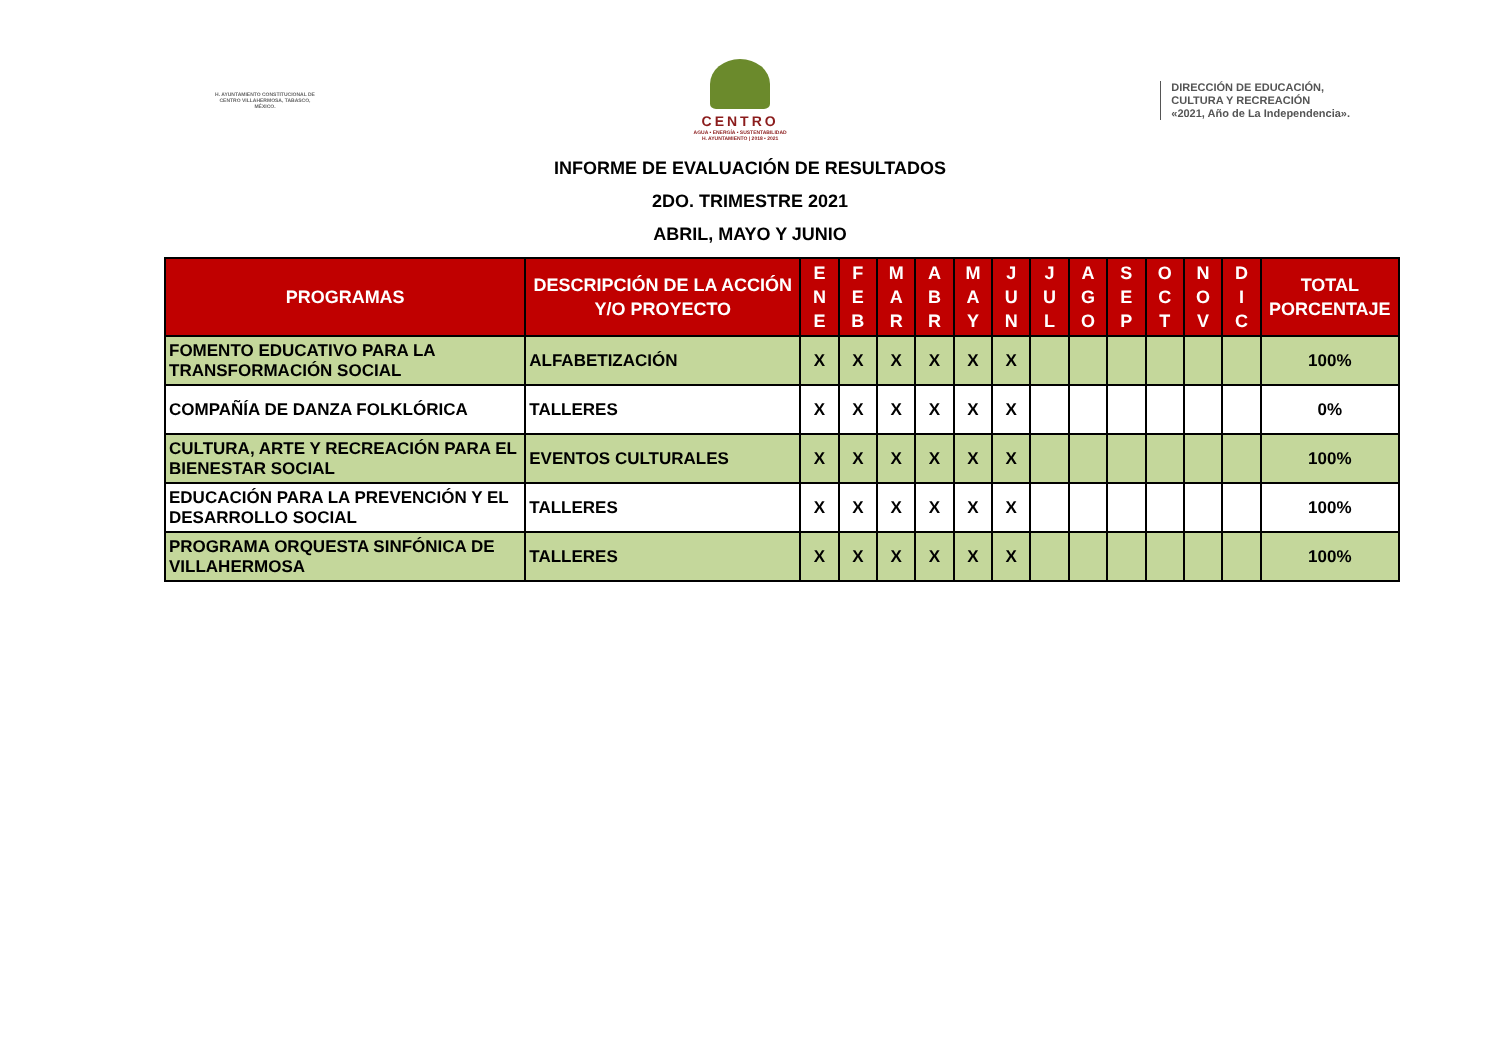H. AYUNTAMIENTO CONSTITUCIONAL DE CENTRO VILLAHERMOSA, TABASCO, MÉXICO.
CENTRO
AGUA • ENERGÍA • SUSTENTABILIDAD
H. AYUNTAMIENTO | 2018 • 2021
DIRECCIÓN DE EDUCACIÓN,
CULTURA Y RECREACIÓN
«2021, Año de La Independencia».
INFORME DE EVALUACIÓN DE RESULTADOS
2DO. TRIMESTRE 2021
ABRIL, MAYO Y JUNIO
| PROGRAMAS | DESCRIPCIÓN DE LA ACCIÓN Y/O PROYECTO | E N E | F E B | M A R | A B R | M A Y | J U N | J U L | A G O | S E P | O C T | N O V | D I C | TOTAL PORCENTAJE |
| --- | --- | --- | --- | --- | --- | --- | --- | --- | --- | --- | --- | --- | --- | --- |
| FOMENTO EDUCATIVO PARA LA TRANSFORMACIÓN SOCIAL | ALFABETIZACIÓN | X | X | X | X | X | X | | | | | | | 100% |
| COMPAÑÍA DE DANZA FOLKLÓRICA | TALLERES | X | X | X | X | X | X | | | | | | | 0% |
| CULTURA, ARTE Y RECREACIÓN PARA EL BIENESTAR SOCIAL | EVENTOS CULTURALES | X | X | X | X | X | X | | | | | | | 100% |
| EDUCACIÓN PARA LA PREVENCIÓN Y EL DESARROLLO SOCIAL | TALLERES | X | X | X | X | X | X | | | | | | | 100% |
| PROGRAMA ORQUESTA SINFÓNICA DE VILLAHERMOSA | TALLERES | X | X | X | X | X | X | | | | | | | 100% |